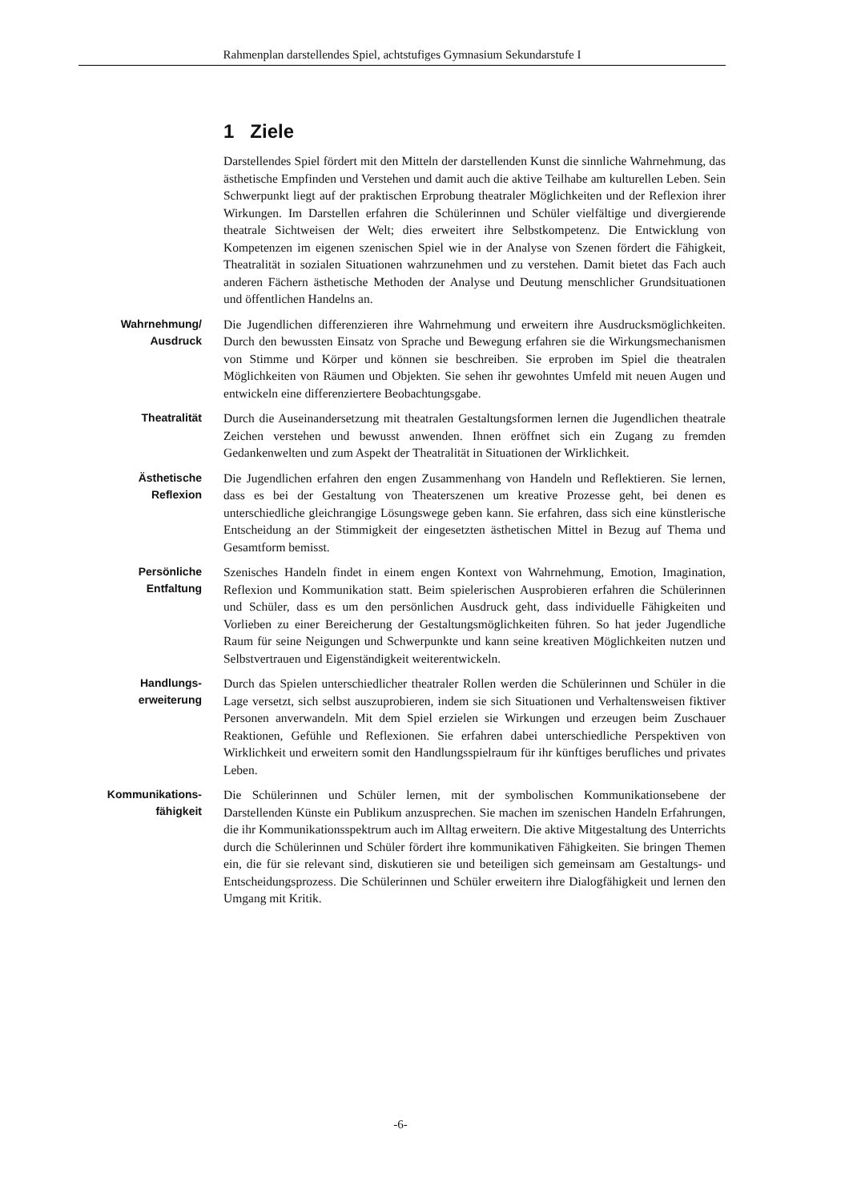Rahmenplan darstellendes Spiel, achtstufiges Gymnasium Sekundarstufe I
1 Ziele
Darstellendes Spiel fördert mit den Mitteln der darstellenden Kunst die sinnliche Wahrnehmung, das ästhetische Empfinden und Verstehen und damit auch die aktive Teilhabe am kulturellen Leben. Sein Schwerpunkt liegt auf der praktischen Erprobung theatraler Möglichkeiten und der Reflexion ihrer Wirkungen. Im Darstellen erfahren die Schülerinnen und Schüler vielfältige und divergierende theatrale Sichtweisen der Welt; dies erweitert ihre Selbstkompetenz. Die Entwicklung von Kompetenzen im eigenen szenischen Spiel wie in der Analyse von Szenen fördert die Fähigkeit, Theatralität in sozialen Situationen wahrzunehmen und zu verstehen. Damit bietet das Fach auch anderen Fächern ästhetische Methoden der Analyse und Deutung menschlicher Grundsituationen und öffentlichen Handelns an.
Wahrnehmung/
Ausdruck
Die Jugendlichen differenzieren ihre Wahrnehmung und erweitern ihre Ausdrucksmöglichkeiten. Durch den bewussten Einsatz von Sprache und Bewegung erfahren sie die Wirkungsmechanismen von Stimme und Körper und können sie beschreiben. Sie erproben im Spiel die theatralen Möglichkeiten von Räumen und Objekten. Sie sehen ihr gewohntes Umfeld mit neuen Augen und entwickeln eine differenziertere Beobachtungsgabe.
Theatralität
Durch die Auseinandersetzung mit theatralen Gestaltungsformen lernen die Jugendlichen theatrale Zeichen verstehen und bewusst anwenden. Ihnen eröffnet sich ein Zugang zu fremden Gedankenwelten und zum Aspekt der Theatralität in Situationen der Wirklichkeit.
Ästhetische
Reflexion
Die Jugendlichen erfahren den engen Zusammenhang von Handeln und Reflektieren. Sie lernen, dass es bei der Gestaltung von Theaterszenen um kreative Prozesse geht, bei denen es unterschiedliche gleichrangige Lösungswege geben kann. Sie erfahren, dass sich eine künstlerische Entscheidung an der Stimmigkeit der eingesetzten ästhetischen Mittel in Bezug auf Thema und Gesamtform bemisst.
Persönliche
Entfaltung
Szenisches Handeln findet in einem engen Kontext von Wahrnehmung, Emotion, Imagination, Reflexion und Kommunikation statt. Beim spielerischen Ausprobieren erfahren die Schülerinnen und Schüler, dass es um den persönlichen Ausdruck geht, dass individuelle Fähigkeiten und Vorlieben zu einer Bereicherung der Gestaltungsmöglichkeiten führen. So hat jeder Jugendliche Raum für seine Neigungen und Schwerpunkte und kann seine kreativen Möglichkeiten nutzen und Selbstvertrauen und Eigenständigkeit weiterentwickeln.
Handlungs-
erweiterung
Durch das Spielen unterschiedlicher theatraler Rollen werden die Schülerinnen und Schüler in die Lage versetzt, sich selbst auszuprobieren, indem sie sich Situationen und Verhaltensweisen fiktiver Personen anverwandeln. Mit dem Spiel erzielen sie Wirkungen und erzeugen beim Zuschauer Reaktionen, Gefühle und Reflexionen. Sie erfahren dabei unterschiedliche Perspektiven von Wirklichkeit und erweitern somit den Handlungsspielraum für ihr künftiges berufliches und privates Leben.
Kommunikations-
fähigkeit
Die Schülerinnen und Schüler lernen, mit der symbolischen Kommunikationsebene der Darstellenden Künste ein Publikum anzusprechen. Sie machen im szenischen Handeln Erfahrungen, die ihr Kommunikationsspektrum auch im Alltag erweitern. Die aktive Mitgestaltung des Unterrichts durch die Schülerinnen und Schüler fördert ihre kommunikativen Fähigkeiten. Sie bringen Themen ein, die für sie relevant sind, diskutieren sie und beteiligen sich gemeinsam am Gestaltungs- und Entscheidungsprozess. Die Schülerinnen und Schüler erweitern ihre Dialogfähigkeit und lernen den Umgang mit Kritik.
-6-